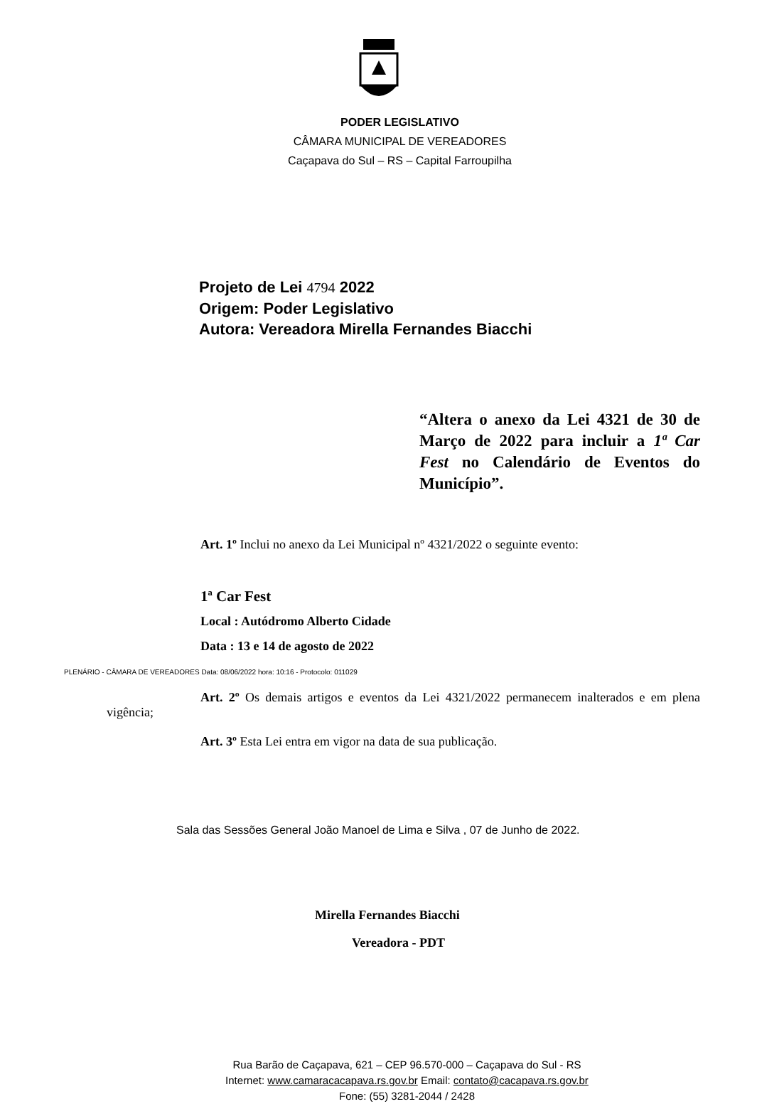PODER LEGISLATIVO
CÂMARA MUNICIPAL DE VEREADORES
Caçapava do Sul – RS – Capital Farroupilha
Projeto de Lei 4794 2022
Origem: Poder Legislativo
Autora: Vereadora Mirella Fernandes Biacchi
“Altera o anexo da Lei 4321 de 30 de Março de 2022 para incluir a 1ª Car Fest no Calendário de Eventos do Município”.
Art. 1º Inclui no anexo da Lei Municipal nº 4321/2022 o seguinte evento:
1ª Car Fest
Local : Autódromo Alberto Cidade
Data : 13 e 14 de agosto de 2022
PLENÁRIO - CÂMARA DE VEREADORES Data: 08/06/2022 hora: 10:16 - Protocolo: 011029
Art. 2º Os demais artigos e eventos da Lei 4321/2022 permanecem inalterados e em plena vigência;
Art. 3º Esta Lei entra em vigor na data de sua publicação.
Sala das Sessões General João Manoel de Lima e Silva , 07 de Junho de 2022.
Mirella Fernandes Biacchi
Vereadora - PDT
Rua Barão de Caçapava, 621 – CEP 96.570-000 – Caçapava do Sul - RS
Internet: www.camaracacapava.rs.gov.br Email: contato@cacapava.rs.gov.br
Fone: (55) 3281-2044 / 2428